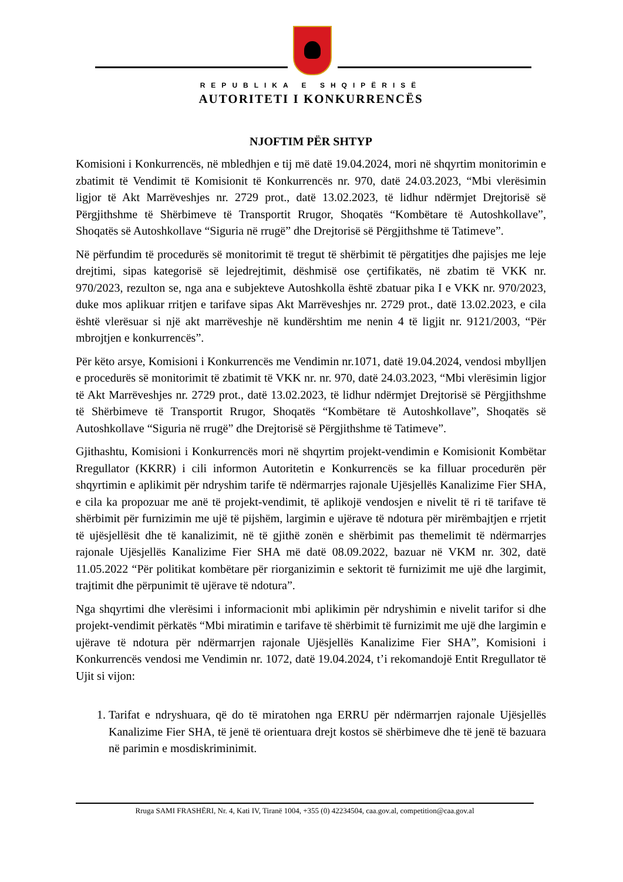REPUBLIKA E SHQIPËRISË
AUTORITETI I KONKURRENCËS
NJOFTIM PËR SHTYP
Komisioni i Konkurrencës, në mbledhjen e tij më datë 19.04.2024, mori në shqyrtim monitorimin e zbatimit të Vendimit të Komisionit të Konkurrencës nr. 970, datë 24.03.2023, “Mbi vlerësimin ligjor të Akt Marrëveshjes nr. 2729 prot., datë 13.02.2023, të lidhur ndërmjet Drejtorisë së Përgjithshme të Shërbimeve të Transportit Rrugor, Shoqatës “Kombëtare të Autoshkollave”, Shoqatës së Autoshkollave “Siguria në rrugë” dhe Drejtorisë së Përgjithshme të Tatimeve”.
Në përfundim të procedurës së monitorimit të tregut të shërbimit të përgatitjes dhe pajisjes me leje drejtimi, sipas kategorisë së lejedrejtimit, dëshmisë ose çertifikatës, në zbatim të VKK nr. 970/2023, rezulton se, nga ana e subjekteve Autoshkolla është zbatuar pika I e VKK nr. 970/2023, duke mos aplikuar rritjen e tarifave sipas Akt Marrëveshjes nr. 2729 prot., datë 13.02.2023, e cila është vlerësuar si një akt marrëveshje në kundërshtim me nenin 4 të ligjit nr. 9121/2003, “Për mbrojtjen e konkurrencës”.
Për këto arsye, Komisioni i Konkurrencës me Vendimin nr.1071, datë 19.04.2024, vendosi mbylljen e procedurës së monitorimit të zbatimit të VKK nr. nr. 970, datë 24.03.2023, “Mbi vlerësimin ligjor të Akt Marrëveshjes nr. 2729 prot., datë 13.02.2023, të lidhur ndërmjet Drejtorisë së Përgjithshme të Shërbimeve të Transportit Rrugor, Shoqatës “Kombëtare të Autoshkollave”, Shoqatës së Autoshkollave “Siguria në rrugë” dhe Drejtorisë së Përgjithshme të Tatimeve”.
Gjithashtu, Komisioni i Konkurrencës mori në shqyrtim projekt-vendimin e Komisionit Kombëtar Rregullator (KKRR) i cili informon Autoritetin e Konkurrencës se ka filluar procedurën për shqyrtimin e aplikimit për ndryshim tarife të ndërmarrjes rajonale Ujësjellës Kanalizime Fier SHA, e cila ka propozuar me anë të projekt-vendimit, të aplikojë vendosjen e nivelit të ri të tarifave të shërbimit për furnizimin me ujë të pijshëm, largimin e ujërave të ndotura për mirëmbajtjen e rrjetit të ujësjellësit dhe të kanalizimit, në të gjithë zonën e shërbimit pas themelimit të ndërmarrjes rajonale Ujësjellës Kanalizime Fier SHA më datë 08.09.2022, bazuar në VKM nr. 302, datë 11.05.2022 “Për politikat kombëtare për riorganizimin e sektorit të furnizimit me ujë dhe largimit, trajtimit dhe përpunimit të ujërave të ndotura”.
Nga shqyrtimi dhe vlerësimi i informacionit mbi aplikimin për ndryshimin e nivelit tarifor si dhe projekt-vendimit përkatës “Mbi miratimin e tarifave të shërbimit të furnizimit me ujë dhe largimin e ujërave të ndotura për ndërmarrjen rajonale Ujësjellës Kanalizime Fier SHA”, Komisioni i Konkurrencës vendosi me Vendimin nr. 1072, datë 19.04.2024, t’i rekomandojë Entit Rregullator të Ujit si vijon:
1. Tarifat e ndryshuara, që do të miratohen nga ERRU për ndërmarrjen rajonale Ujësjellës Kanalizime Fier SHA, të jenë të orientuara drejt kostos së shërbimeve dhe të jenë të bazuara në parimin e mosdiskriminimit.
Rruga SAMI FRASHËRI, Nr. 4, Kati IV, Tiranë 1004, +355 (0) 42234504, caa.gov.al, competition@caa.gov.al